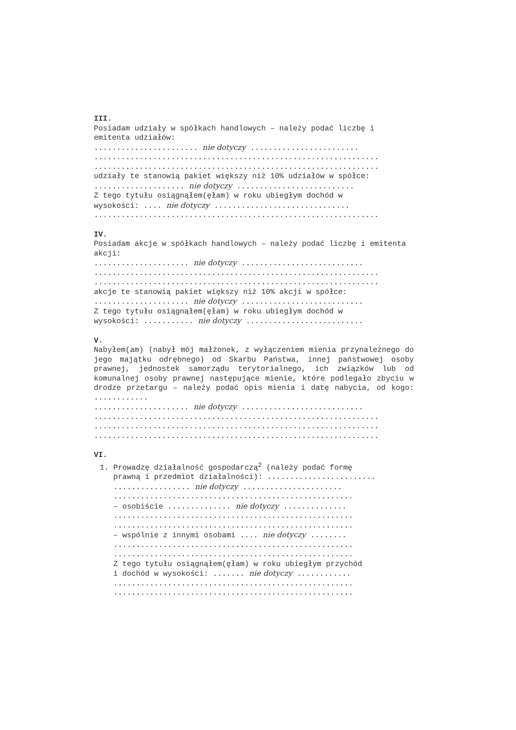III.
Posiadam udziały w spółkach handlowych – należy podać liczbę i emitenta udziałów:
....................... nie dotyczy ........................
...............................................................
...............................................................
udziały te stanowią pakiet większy niż 10% udziałów w spółce:
.................... nie dotyczy ..........................
Z tego tytułu osiągnąłem(ęłam) w roku ubiegłym dochód w
wysokości: .... nie dotyczy ..............................
...............................................................
IV.
Posiadam akcje w spółkach handlowych – należy podać liczbę i emitenta akcji:
..................... nie dotyczy ...........................
...............................................................
...............................................................
akcje te stanowią pakiet większy niż 10% akcji w spółce:
..................... nie dotyczy ...........................
Z tego tytułu osiągnąłem(ęłam) w roku ubiegłym dochód w
wysokości: ........... nie dotyczy ..........................
V.
Nabyłem(am) (nabył mój małżonek, z wyłączeniem mienia przynależnego do jego majątku odrębnego) od Skarbu Państwa, innej państwowej osoby prawnej, jednostek samorządu terytorialnego, ich związków lub od komunalnej osoby prawnej następujące mienie, które podlegało zbyciu w drodze przetargu – należy podać opis mienia i datę nabycia, od kogo: ............
..................... nie dotyczy ...........................
...............................................................
...............................................................
...............................................................
VI.
1. Prowadzę działalność gospodarczą<sup>2</sup> (należy podać formę
prawną i przedmiot działalności): ........................
................. nie dotyczy ......................
.....................................................
– osobiście .............. nie dotyczy ..............
.....................................................
.....................................................
– wspólnie z innymi osobami .... nie dotyczy ........
.....................................................
.....................................................
Z tego tytułu osiągnąłem(ęłam) w roku ubiegłym przychód
i dochód w wysokości: ....... nie dotyczy ............
.....................................................
.....................................................